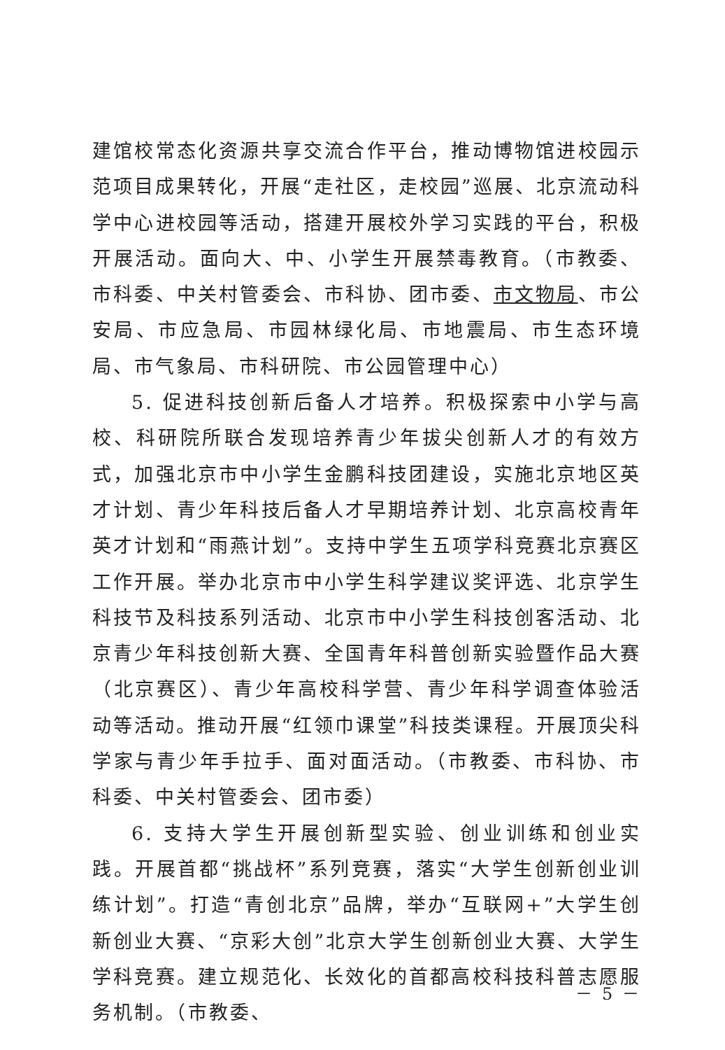建馆校常态化资源共享交流合作平台，推动博物馆进校园示范项目成果转化，开展“走社区，走校园”巡展、北京流动科学中心进校园等活动，搭建开展校外学习实践的平台，积极开展活动。面向大、中、小学生开展禁毒教育。（市教委、市科委、中关村管委会、市科协、团市委、市文物局、市公安局、市应急局、市园林绿化局、市地震局、市生态环境局、市气象局、市科研院、市公园管理中心）
5. 促进科技创新后备人才培养。积极探索中小学与高校、科研院所联合发现培养青少年拔尖创新人才的有效方式，加强北京市中小学生金鹏科技团建设，实施北京地区英才计划、青少年科技后备人才早期培养计划、北京高校青年英才计划和“雨燕计划”。支持中学生五项学科竞赛北京赛区工作开展。举办北京市中小学生科学建议奖评选、北京学生科技节及科技系列活动、北京市中小学生科技创客活动、北京青少年科技创新大赛、全国青年科普创新实验暨作品大赛（北京赛区）、青少年高校科学营、青少年科学调查体验活动等活动。推动开展“红领巾课堂”科技类课程。开展顶尖科学家与青少年手拉手、面对面活动。（市教委、市科协、市科委、中关村管委会、团市委）
6. 支持大学生开展创新型实验、创业训练和创业实践。开展首都“挑战杯”系列竞赛，落实“大学生创新创业训练计划”。打造“青创北京”品牌，举办“互联网+”大学生创新创业大赛、“京彩大创”北京大学生创新创业大赛、大学生学科竞赛。建立规范化、长效化的首都高校科技科普志愿服务机制。（市教委、
－ 5 －